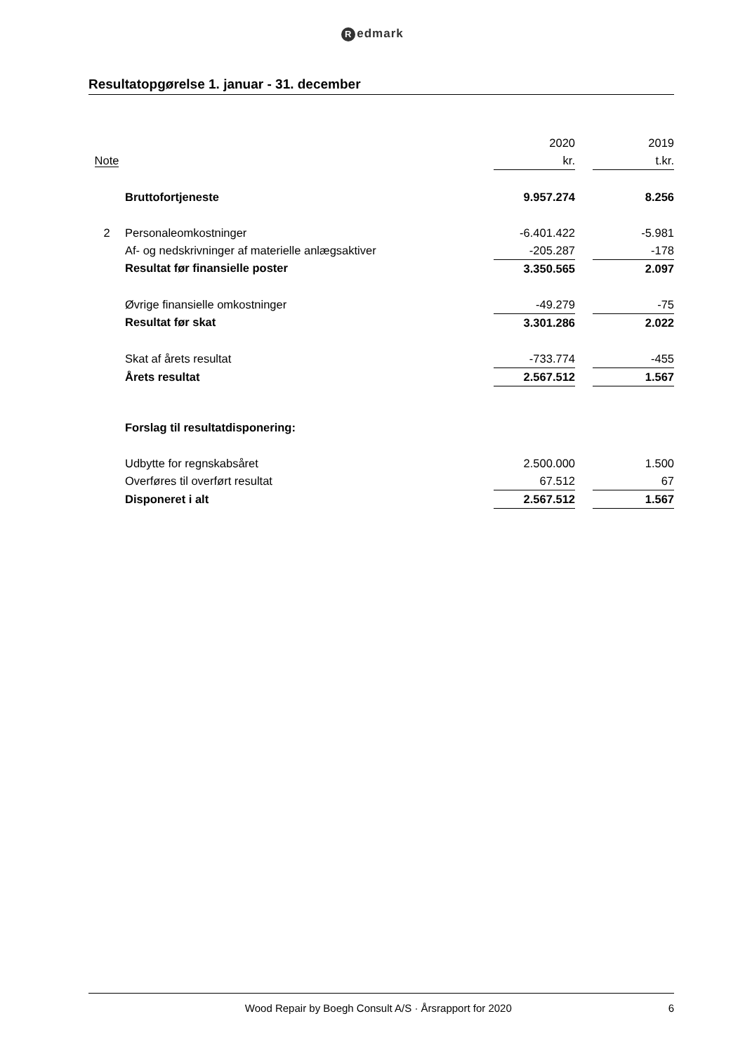Redmark
Resultatopgørelse 1. januar - 31. december
| | | 2020 | | 2019 |
| --- | --- | --- | --- | --- |
| Note | | kr. | | t.kr. |
| | Bruttofortjeneste | 9.957.274 | | 8.256 |
| 2 | Personaleomkostninger | -6.401.422 | | -5.981 |
| | Af- og nedskrivninger af materielle anlægsaktiver | -205.287 | | -178 |
| | Resultat før finansielle poster | 3.350.565 | | 2.097 |
| | Øvrige finansielle omkostninger | -49.279 | | -75 |
| | Resultat før skat | 3.301.286 | | 2.022 |
| | Skat af årets resultat | -733.774 | | -455 |
| | Årets resultat | 2.567.512 | | 1.567 |
| | Forslag til resultatdisponering: | | | |
| | Udbytte for regnskabsåret | 2.500.000 | | 1.500 |
| | Overføres til overført resultat | 67.512 | | 67 |
| | Disponeret i alt | 2.567.512 | | 1.567 |
Wood Repair by Boegh Consult A/S · Årsrapport for 2020
6